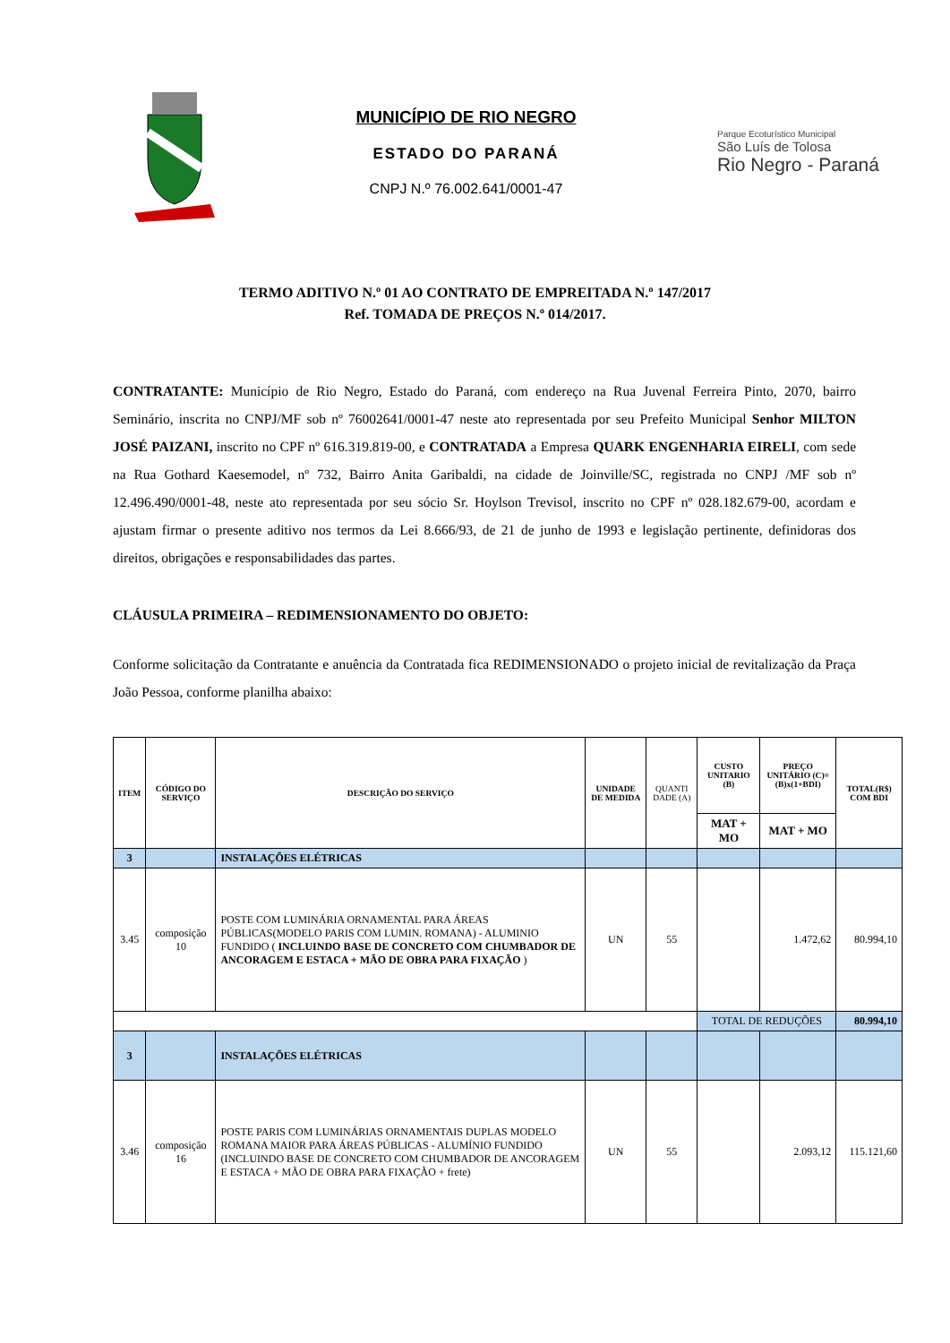MUNICÍPIO DE RIO NEGRO
ESTADO DO PARANÁ
CNPJ N.º 76.002.641/0001-47
Parque Ecoturístico Municipal
São Luís de Tolosa
Rio Negro - Paraná
TERMO ADITIVO N.º 01 AO CONTRATO DE EMPREITADA N.º 147/2017
Ref. TOMADA DE PREÇOS N.º 014/2017.
CONTRATANTE: Município de Rio Negro, Estado do Paraná, com endereço na Rua Juvenal Ferreira Pinto, 2070, bairro Seminário, inscrita no CNPJ/MF sob nº 76002641/0001-47 neste ato representada por seu Prefeito Municipal Senhor MILTON JOSÉ PAIZANI, inscrito no CPF nº 616.319.819-00, e CONTRATADA a Empresa QUARK ENGENHARIA EIRELI, com sede na Rua Gothard Kaesemodel, nº 732, Bairro Anita Garibaldi, na cidade de Joinville/SC, registrada no CNPJ /MF sob nº 12.496.490/0001-48, neste ato representada por seu sócio Sr. Hoylson Trevisol, inscrito no CPF nº 028.182.679-00, acordam e ajustam firmar o presente aditivo nos termos da Lei 8.666/93, de 21 de junho de 1993 e legislação pertinente, definidoras dos direitos, obrigações e responsabilidades das partes.
CLÁUSULA PRIMEIRA – REDIMENSIONAMENTO DO OBJETO:
Conforme solicitação da Contratante e anuência da Contratada fica REDIMENSIONADO o projeto inicial de revitalização da Praça João Pessoa, conforme planilha abaixo:
| ITEM | CÓDIGO DO SERVIÇO | DESCRIÇÃO DO SERVIÇO | UNIDADE DE MEDIDA | QUANTI DADE (A) | CUSTO UNITARIO (B) | PREÇO UNITÁRIO (C)=(B)x(1+BDI) | TOTAL(R$) COM BDI |
| --- | --- | --- | --- | --- | --- | --- | --- |
| | | | | | MAT + MO | MAT + MO | |
| 3 | | INSTALAÇÕES ELÉTRICAS | | | | | |
| 3.45 | composição 10 | POSTE COM LUMINÁRIA ORNAMENTAL PARA ÁREAS PÚBLICAS(MODELO PARIS COM LUMIN. ROMANA) - ALUMINIO FUNDIDO ( INCLUINDO BASE DE CONCRETO COM CHUMBADOR DE ANCORAGEM E ESTACA + MÃO DE OBRA PARA FIXAÇÃO ) | UN | 55 | | 1.472,62 | 80.994,10 |
| | | | | | TOTAL DE REDUÇÕES | | 80.994,10 |
| 3 | | INSTALAÇÕES ELÉTRICAS | | | | | |
| 3.46 | composição 16 | POSTE PARIS COM LUMINÁRIAS ORNAMENTAIS DUPLAS MODELO ROMANA MAIOR PARA ÁREAS PÚBLICAS - ALUMÍNIO FUNDIDO (INCLUINDO BASE DE CONCRETO COM CHUMBADOR DE ANCORAGEM E ESTACA + MÃO DE OBRA PARA FIXAÇÃO + frete) | UN | 55 | | 2.093,12 | 115.121,60 |